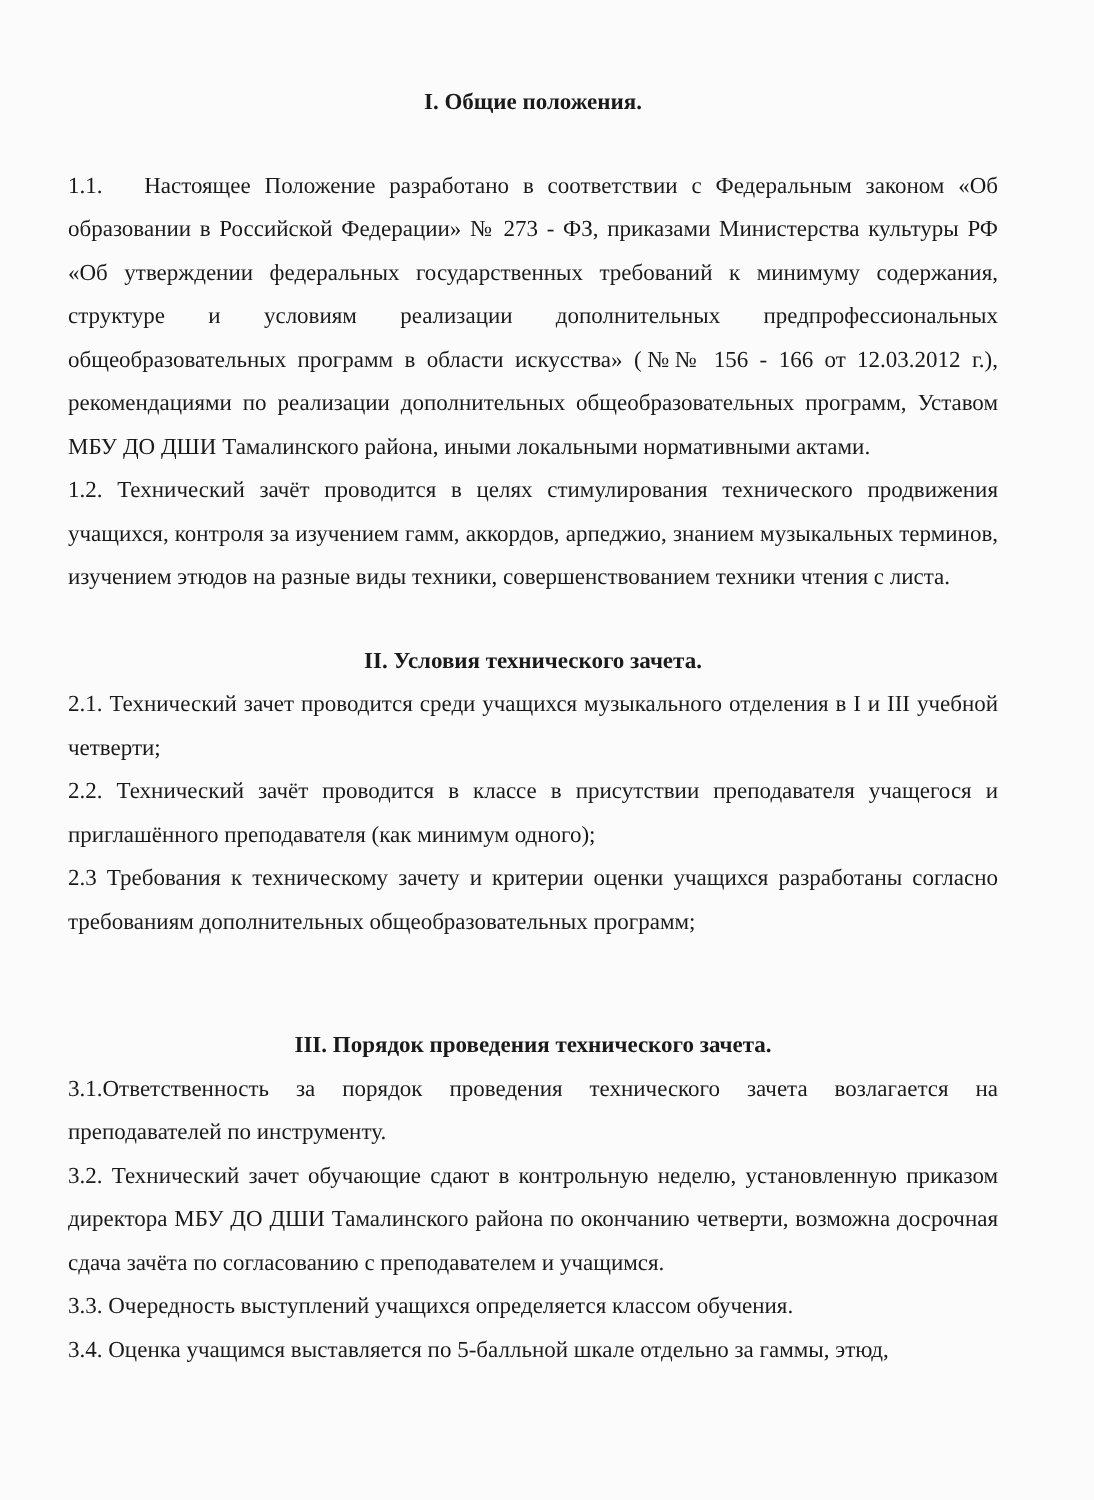I. Общие положения.
1.1. Настоящее Положение разработано в соответствии с Федеральным законом «Об образовании в Российской Федерации» № 273 - ФЗ, приказами Министерства культуры РФ «Об утверждении федеральных государственных требований к минимуму содержания, структуре и условиям реализации дополнительных предпрофессиональных общеобразовательных программ в области искусства» (№№ 156 - 166 от 12.03.2012 г.), рекомендациями по реализации дополнительных общеобразовательных программ, Уставом МБУ ДО ДШИ Тамалинского района, иными локальными нормативными актами.
1.2. Технический зачёт проводится в целях стимулирования технического продвижения учащихся, контроля за изучением гамм, аккордов, арпеджио, знанием музыкальных терминов, изучением этюдов на разные виды техники, совершенствованием техники чтения с листа.
II. Условия технического зачета.
2.1. Технический зачет проводится среди учащихся музыкального отделения в I и III учебной четверти;
2.2. Технический зачёт проводится в классе в присутствии преподавателя учащегося и приглашённого преподавателя (как минимум одного);
2.3 Требования к техническому зачету и критерии оценки учащихся разработаны согласно требованиям дополнительных общеобразовательных программ;
III. Порядок проведения технического зачета.
3.1.Ответственность за порядок проведения технического зачета возлагается на преподавателей по инструменту.
3.2. Технический зачет обучающие сдают в контрольную неделю, установленную приказом директора МБУ ДО ДШИ Тамалинского района по окончанию четверти, возможна досрочная сдача зачёта по согласованию с преподавателем и учащимся.
3.3. Очередность выступлений учащихся определяется классом обучения.
3.4. Оценка учащимся выставляется по 5-балльной шкале отдельно за гаммы, этюд,